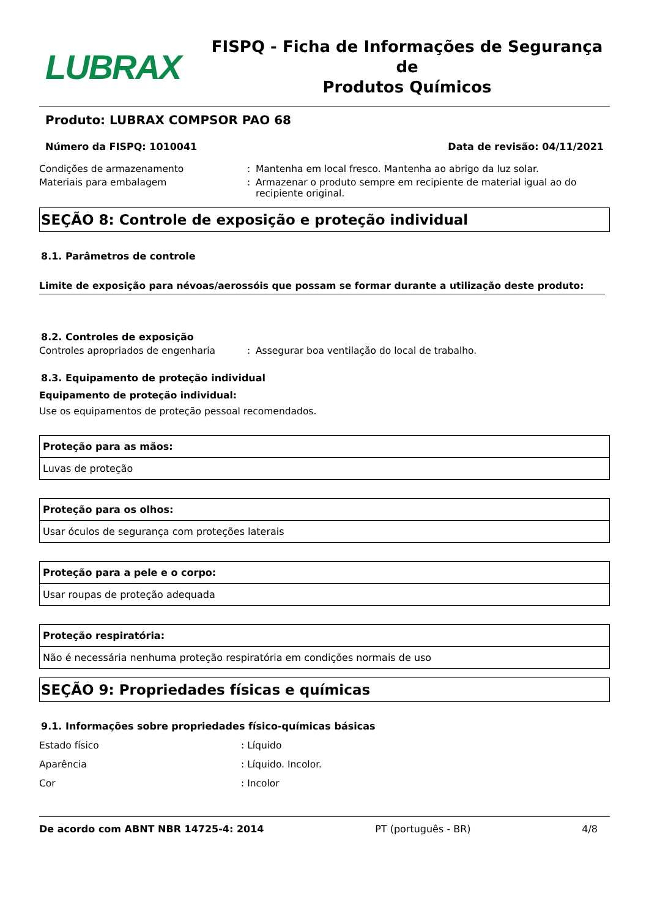LUBRAX
FISPQ - Ficha de Informações de Segurança de
Produtos Químicos
Produto: LUBRAX COMPSOR PAO 68
Número da FISPQ: 1010041 Data de revisão: 04/11/2021
Condições de armazenamento : Mantenha em local fresco. Mantenha ao abrigo da luz solar.
Materiais para embalagem : Armazenar o produto sempre em recipiente de material igual ao do recipiente original.
SEÇÃO 8: Controle de exposição e proteção individual
8.1. Parâmetros de controle
Limite de exposição para névoas/aerossóis que possam se formar durante a utilização deste produto:
8.2. Controles de exposição
Controles apropriados de engenharia : Assegurar boa ventilação do local de trabalho.
8.3. Equipamento de proteção individual
Equipamento de proteção individual:
Use os equipamentos de proteção pessoal recomendados.
| Proteção para as mãos: |
| --- |
| Luvas de proteção |
| Proteção para os olhos: |
| --- |
| Usar óculos de segurança com proteções laterais |
| Proteção para a pele e o corpo: |
| --- |
| Usar roupas de proteção adequada |
| Proteção respiratória: |
| --- |
| Não é necessária nenhuma proteção respiratória em condições normais de uso |
SEÇÃO 9: Propriedades físicas e químicas
9.1. Informações sobre propriedades físico-químicas básicas
Estado físico : Líquido
Aparência : Líquido. Incolor.
Cor : Incolor
De acordo com ABNT NBR 14725-4: 2014 PT (português - BR) 4/8